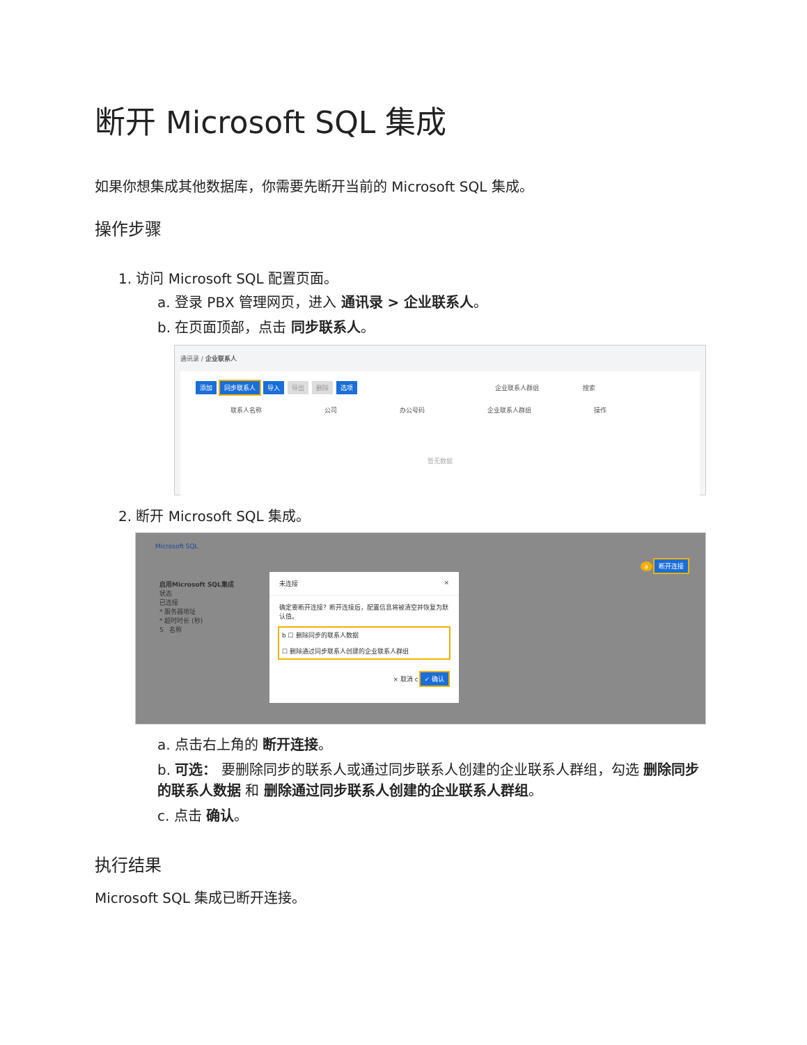断开 Microsoft SQL 集成
如果你想集成其他数据库，你需要先断开当前的 Microsoft SQL 集成。
操作步骤
1. 访问 Microsoft SQL 配置页面。
a. 登录 PBX 管理网页，进入 通讯录 > 企业联系人。
b. 在页面顶部，点击 同步联系人。
通讯录 / 企业联系人
添加 同步联系人 导入 导出 删除 选项 企业联系人群组 搜索
联系人名称 公司 办公号码 企业联系人群组 操作
暂无数据
2. 断开 Microsoft SQL 集成。
Microsoft SQL
a 断开连接
启用Microsoft SQL集成
状态
已连接
* 服务器地址
* 超时时长 (秒)
5 名称
未连接 ×
确定要断开连接？断开连接后，配置信息将被清空并恢复为默认值。
b ☐ 删除同步的联系人数据
☐ 删除通过同步联系人创建的企业联系人群组
× 取消 c ✓ 确认
a. 点击右上角的 断开连接。
b. 可选： 要删除同步的联系人或通过同步联系人创建的企业联系人群组，勾选 删除同步的联系人数据 和 删除通过同步联系人创建的企业联系人群组。
c. 点击 确认。
执行结果
Microsoft SQL 集成已断开连接。